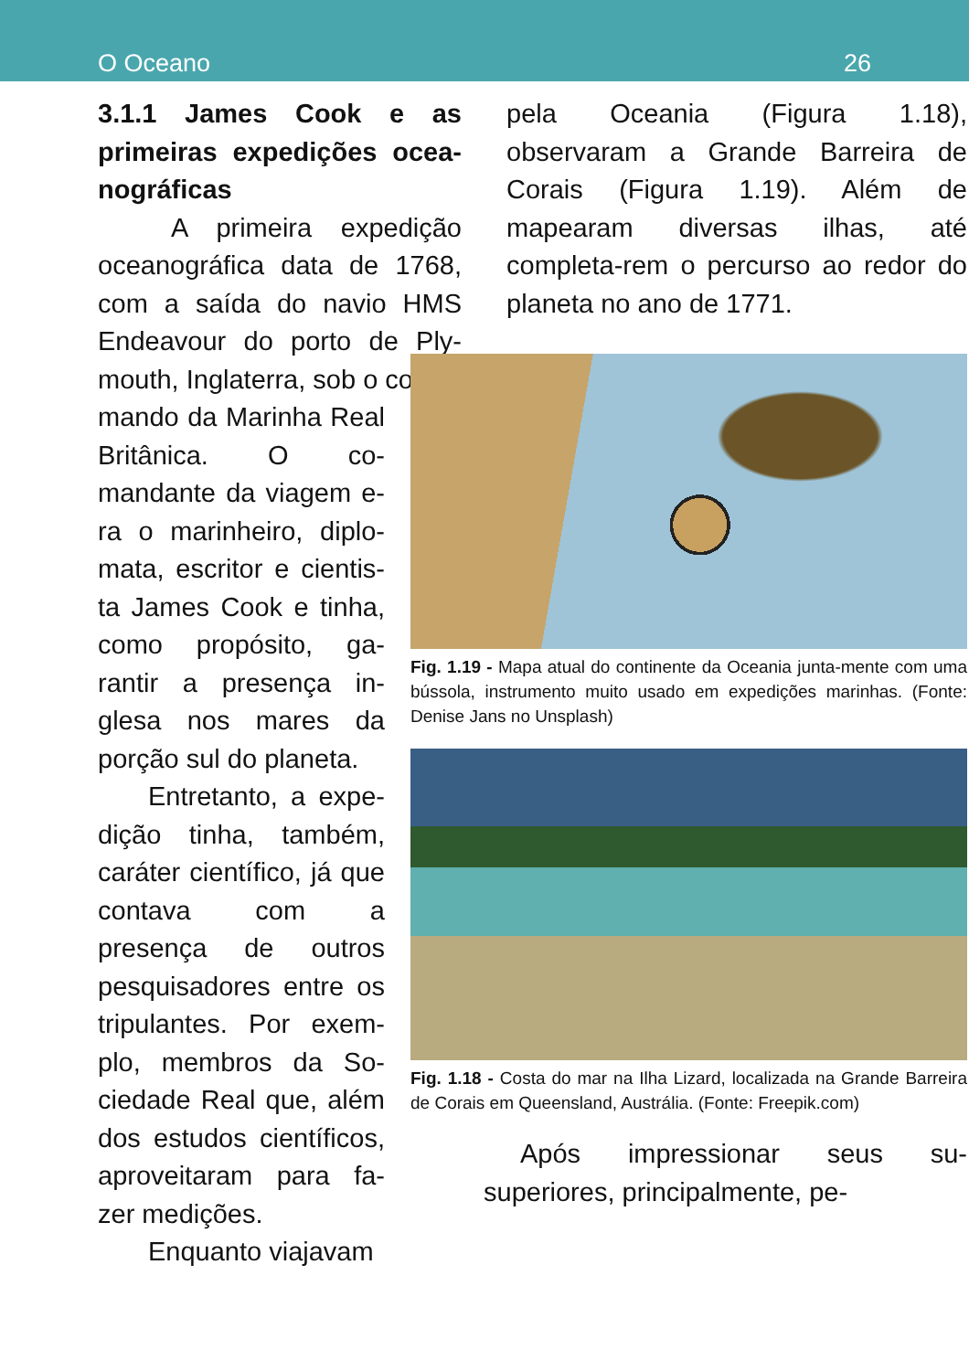O Oceano 26
3.1.1 James Cook e as primeiras expedições ocea-nográficas
A primeira expedição oceanográfica data de 1768, com a saída do navio HMS Endeavour do porto de Ply-mouth, Inglaterra, sob o co-
mando da Marinha Real Britânica. O co-mandante da viagem e-ra o marinheiro, diplo-mata, escritor e cientis-ta James Cook e tinha, como propósito, ga-rantir a presença in-glesa nos mares da porção sul do planeta.
Entretanto, a expe-dição tinha, também, caráter científico, já que contava com a presença de outros pesquisadores entre os tripulantes. Por exem-plo, membros da So-ciedade Real que, além dos estudos científicos, aproveitaram para fa-zer medições.
Enquanto viajavam
pela Oceania (Figura 1.18), observaram a Grande Barreira de Corais (Figura 1.19). Além de mapearam diversas ilhas, até completa-rem o percurso ao redor do planeta no ano de 1771.
Fig. 1.19 - Mapa atual do continente da Oceania junta-mente com uma bússola, instrumento muito usado em expedições marinhas. (Fonte: Denise Jans no Unsplash)
Fig. 1.18 - Costa do mar na Ilha Lizard, localizada na Grande Barreira de Corais em Queensland, Austrália. (Fonte: Freepik.com)
Após impressionar seus su-superiores, principalmente, pe-